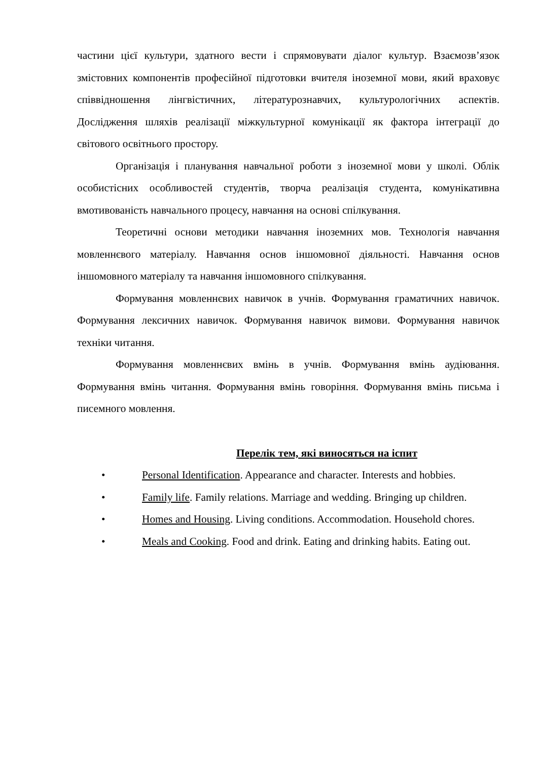частини цієї культури, здатного вести і спрямовувати діалог культур. Взаємозв’язок змістовних компонентів професійної підготовки вчителя іноземної мови, який враховує співвідношення лінгвістичних, літературознавчих, культурологічних аспектів. Дослідження шляхів реалізації міжкультурної комунікації як фактора інтеграції до світового освітнього простору.
Організація і планування навчальної роботи з іноземної мови у школі. Облік особистісних особливостей студентів, творча реалізація студента, комунікативна вмотивованість навчального процесу, навчання на основі спілкування.
Теоретичні основи методики навчання іноземних мов. Технологія навчання мовленнєвого матеріалу. Навчання основ іншомовної діяльності. Навчання основ іншомовного матеріалу та навчання іншомовного спілкування.
Формування мовленнєвих навичок в учнів. Формування граматичних навичок. Формування лексичних навичок. Формування навичок вимови. Формування навичок техніки читання.
Формування мовленнєвих вмінь в учнів. Формування вмінь аудіювання. Формування вмінь читання. Формування вмінь говоріння. Формування вмінь письма і писемного мовлення.
Перелік тем, які виносяться на іспит
• Personal Identification. Appearance and character. Interests and hobbies.
• Family life. Family relations. Marriage and wedding. Bringing up children.
• Homes and Housing. Living conditions. Accommodation. Household chores.
• Meals and Cooking. Food and drink. Eating and drinking habits. Eating out.